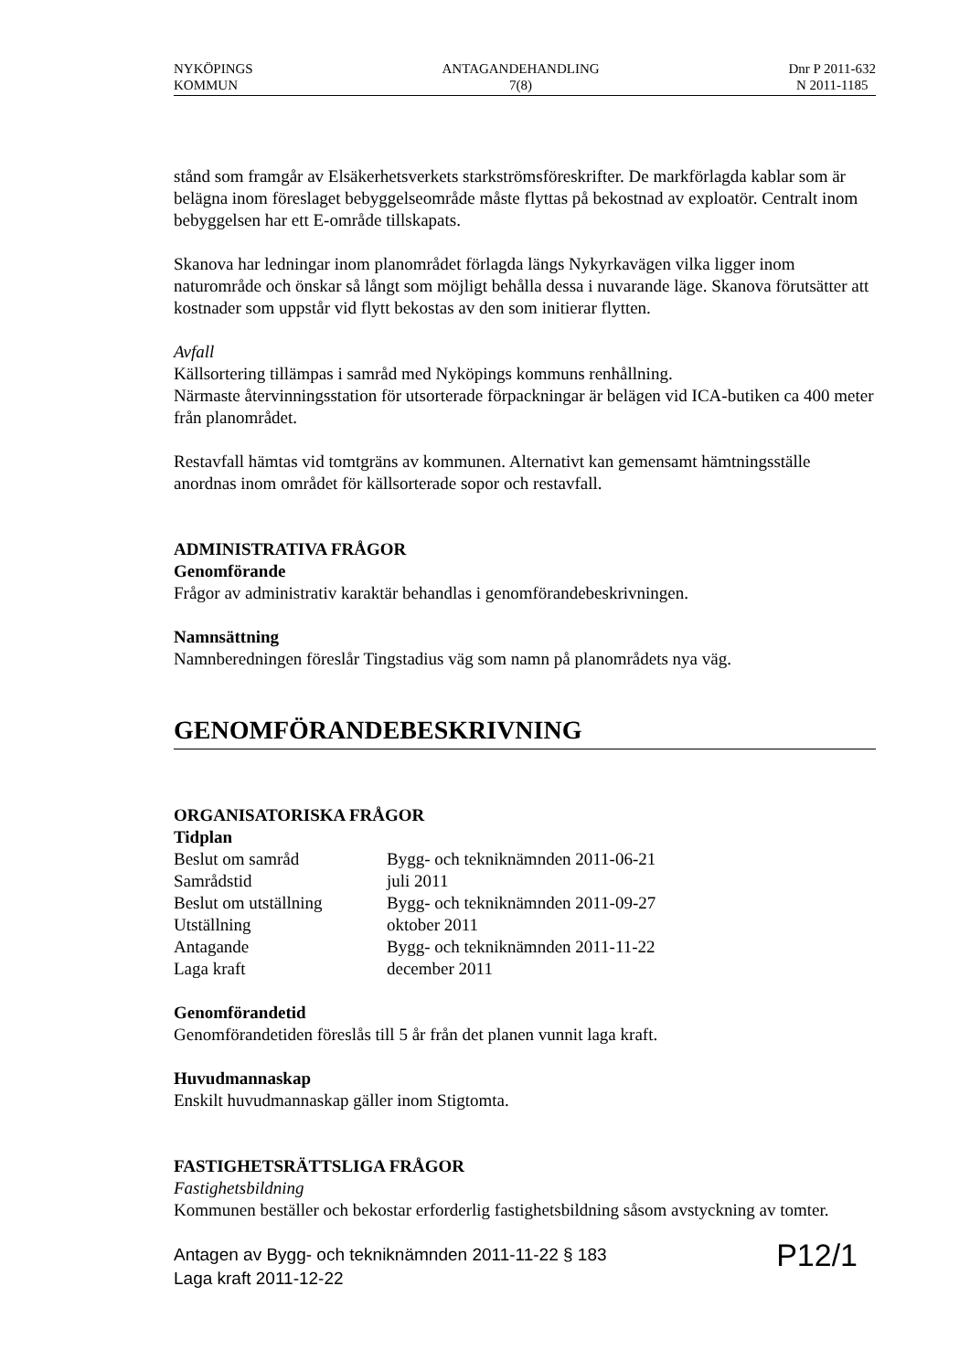NYKÖPINGS
KOMMUN
ANTAGANDEHANDLING
7(8)
Dnr P 2011-632
N 2011-1185
stånd som framgår av Elsäkerhetsverkets starkströmsföreskrifter. De markförlagda kablar som är belägna inom föreslaget bebyggelseområde måste flyttas på bekostnad av exploatör. Centralt inom bebyggelsen har ett E-område tillskapats.
Skanova har ledningar inom planområdet förlagda längs Nykyrkavägen vilka ligger inom naturområde och önskar så långt som möjligt behålla dessa i nuvarande läge. Skanova förutsätter att kostnader som uppstår vid flytt bekostas av den som initierar flytten.
Avfall
Källsortering tillämpas i samråd med Nyköpings kommuns renhållning.
Närmaste återvinningsstation för utsorterade förpackningar är belägen vid ICA-butiken ca 400 meter från planområdet.
Restavfall hämtas vid tomtgräns av kommunen. Alternativt kan gemensamt hämtningsställe anordnas inom området för källsorterade sopor och restavfall.
ADMINISTRATIVA FRÅGOR
Genomförande
Frågor av administrativ karaktär behandlas i genomförandebeskrivningen.
Namnsättning
Namnberedningen föreslår Tingstadius väg som namn på planområdets nya väg.
GENOMFÖRANDEBESKRIVNING
ORGANISATORISKA FRÅGOR
Tidplan
| Beslut om samråd | Bygg- och tekniknämnden 2011-06-21 |
| Samrådstid | juli 2011 |
| Beslut om utställning | Bygg- och tekniknämnden 2011-09-27 |
| Utställning | oktober 2011 |
| Antagande | Bygg- och tekniknämnden 2011-11-22 |
| Laga kraft | december 2011 |
Genomförandetid
Genomförandetiden föreslås till 5 år från det planen vunnit laga kraft.
Huvudmannaskap
Enskilt huvudmannaskap gäller inom Stigtomta.
FASTIGHETSRÄTTSLIGA FRÅGOR
Fastighetsbildning
Kommunen beställer och bekostar erforderlig fastighetsbildning såsom avstyckning av tomter.
Antagen av Bygg- och tekniknämnden 2011-11-22 § 183
Laga kraft 2011-12-22
P12/1